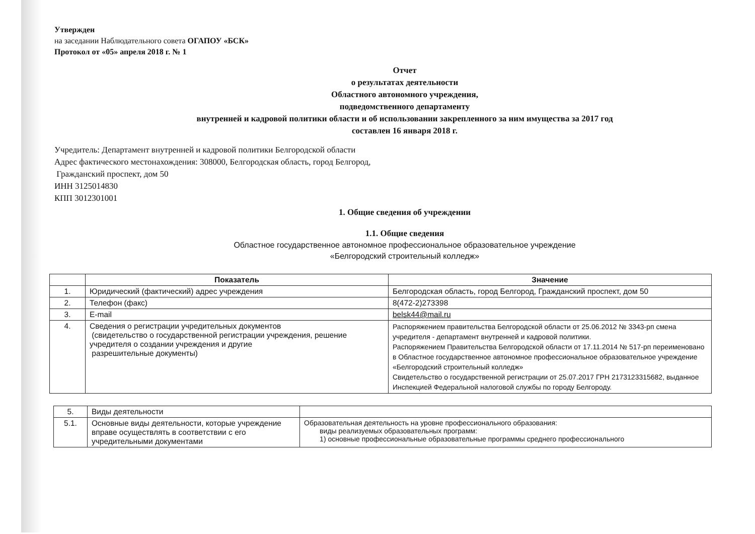Утвержден
на заседании Наблюдательного совета ОГАПОУ «БСК»
Протокол от «05» апреля 2018 г. № 1
Отчет
о результатах деятельности
Областного автономного учреждения,
подведомственного департаменту
внутренней и кадровой политики области и об использовании закрепленного за ним имущества за 2017 год
составлен 16 января 2018 г.
Учредитель: Департамент внутренней и кадровой политики Белгородской области
Адрес фактического местонахождения: 308000, Белгородская область, город Белгород,
Гражданский проспект, дом 50
ИНН 3125014830
КПП 3012301001
1. Общие сведения об учреждении
1.1. Общие сведения
Областное государственное автономное профессиональное образовательное учреждение
«Белгородский строительный колледж»
| | Показатель | Значение |
| --- | --- | --- |
| 1. | Юридический (фактический) адрес учреждения | Белгородская область, город Белгород, Гражданский проспект, дом 50 |
| 2. | Телефон (факс) | 8(472-2)273398 |
| 3. | E-mail | belsk44@mail.ru |
| 4. | Сведения о регистрации учредительных документов (свидетельство о государственной регистрации учреждения, решение учредителя о создании учреждения и другие разрешительные документы) | Распоряжением правительства Белгородской области от 25.06.2012 № 3343-рп смена учредителя - департамент внутренней и кадровой политики. Распоряжением Правительства Белгородской области от 17.11.2014 № 517-рп переименовано в Областное государственное автономное профессиональное образовательное учреждение «Белгородский строительный колледж» Свидетельство о государственной регистрации от 25.07.2017 ГРН 2173123315682, выданное Инспекцией Федеральной налоговой службы по городу Белгороду. |
| 5. | Виды деятельности | |
| 5.1. | Основные виды деятельности, которые учреждение вправе осуществлять в соответствии с его учредительными документами | Образовательная деятельность на уровне профессионального образования: виды реализуемых образовательных программ: 1) основные профессиональные образовательные программы среднего профессионального |